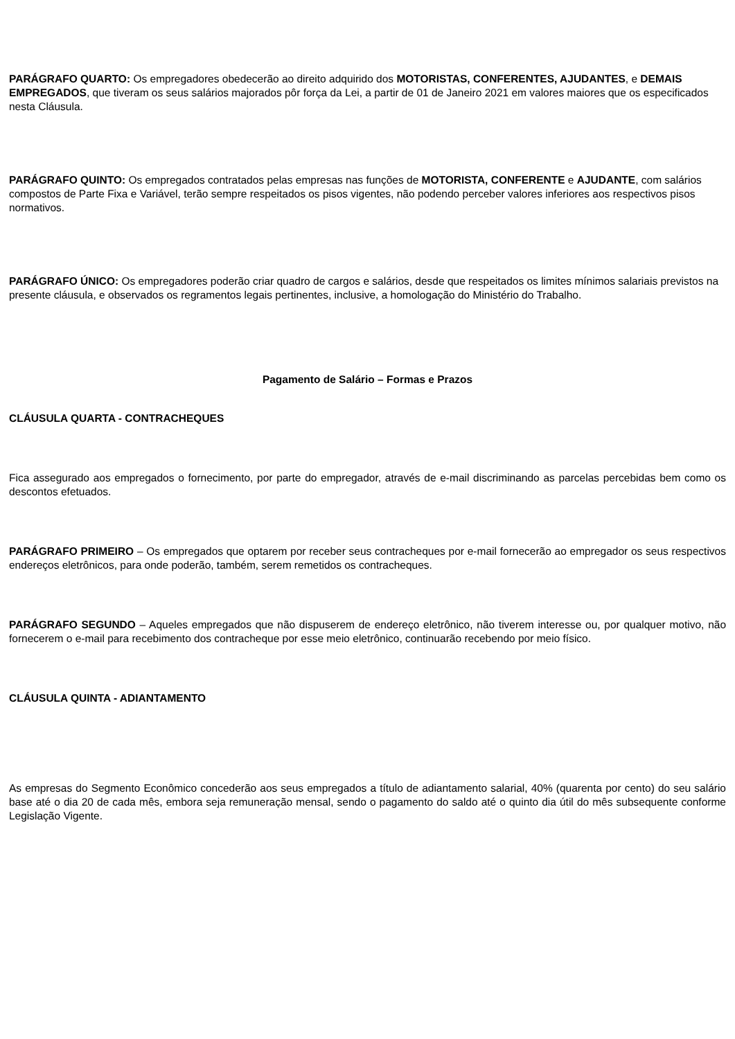PARÁGRAFO QUARTO: Os empregadores obedecerão ao direito adquirido dos MOTORISTAS, CONFERENTES, AJUDANTES, e DEMAIS EMPREGADOS, que tiveram os seus salários majorados pôr força da Lei, a partir de 01 de Janeiro 2021 em valores maiores que os especificados nesta Cláusula.
PARÁGRAFO QUINTO: Os empregados contratados pelas empresas nas funções de MOTORISTA, CONFERENTE e AJUDANTE, com salários compostos de Parte Fixa e Variável, terão sempre respeitados os pisos vigentes, não podendo perceber valores inferiores aos respectivos pisos normativos.
PARÁGRAFO ÚNICO: Os empregadores poderão criar quadro de cargos e salários, desde que respeitados os limites mínimos salariais previstos na presente cláusula, e observados os regramentos legais pertinentes, inclusive, a homologação do Ministério do Trabalho.
Pagamento de Salário – Formas e Prazos
CLÁUSULA QUARTA - CONTRACHEQUES
Fica assegurado aos empregados o fornecimento, por parte do empregador, através de e-mail discriminando as parcelas percebidas bem como os descontos efetuados.
PARÁGRAFO PRIMEIRO – Os empregados que optarem por receber seus contracheques por e-mail fornecerão ao empregador os seus respectivos endereços eletrônicos, para onde poderão, também, serem remetidos os contracheques.
PARÁGRAFO SEGUNDO – Aqueles empregados que não dispuserem de endereço eletrônico, não tiverem interesse ou, por qualquer motivo, não fornecerem o e-mail para recebimento dos contracheque por esse meio eletrônico, continuarão recebendo por meio físico.
CLÁUSULA QUINTA - ADIANTAMENTO
As empresas do Segmento Econômico concederão aos seus empregados a título de adiantamento salarial, 40% (quarenta por cento) do seu salário base até o dia 20 de cada mês, embora seja remuneração mensal, sendo o pagamento do saldo até o quinto dia útil do mês subsequente conforme Legislação Vigente.